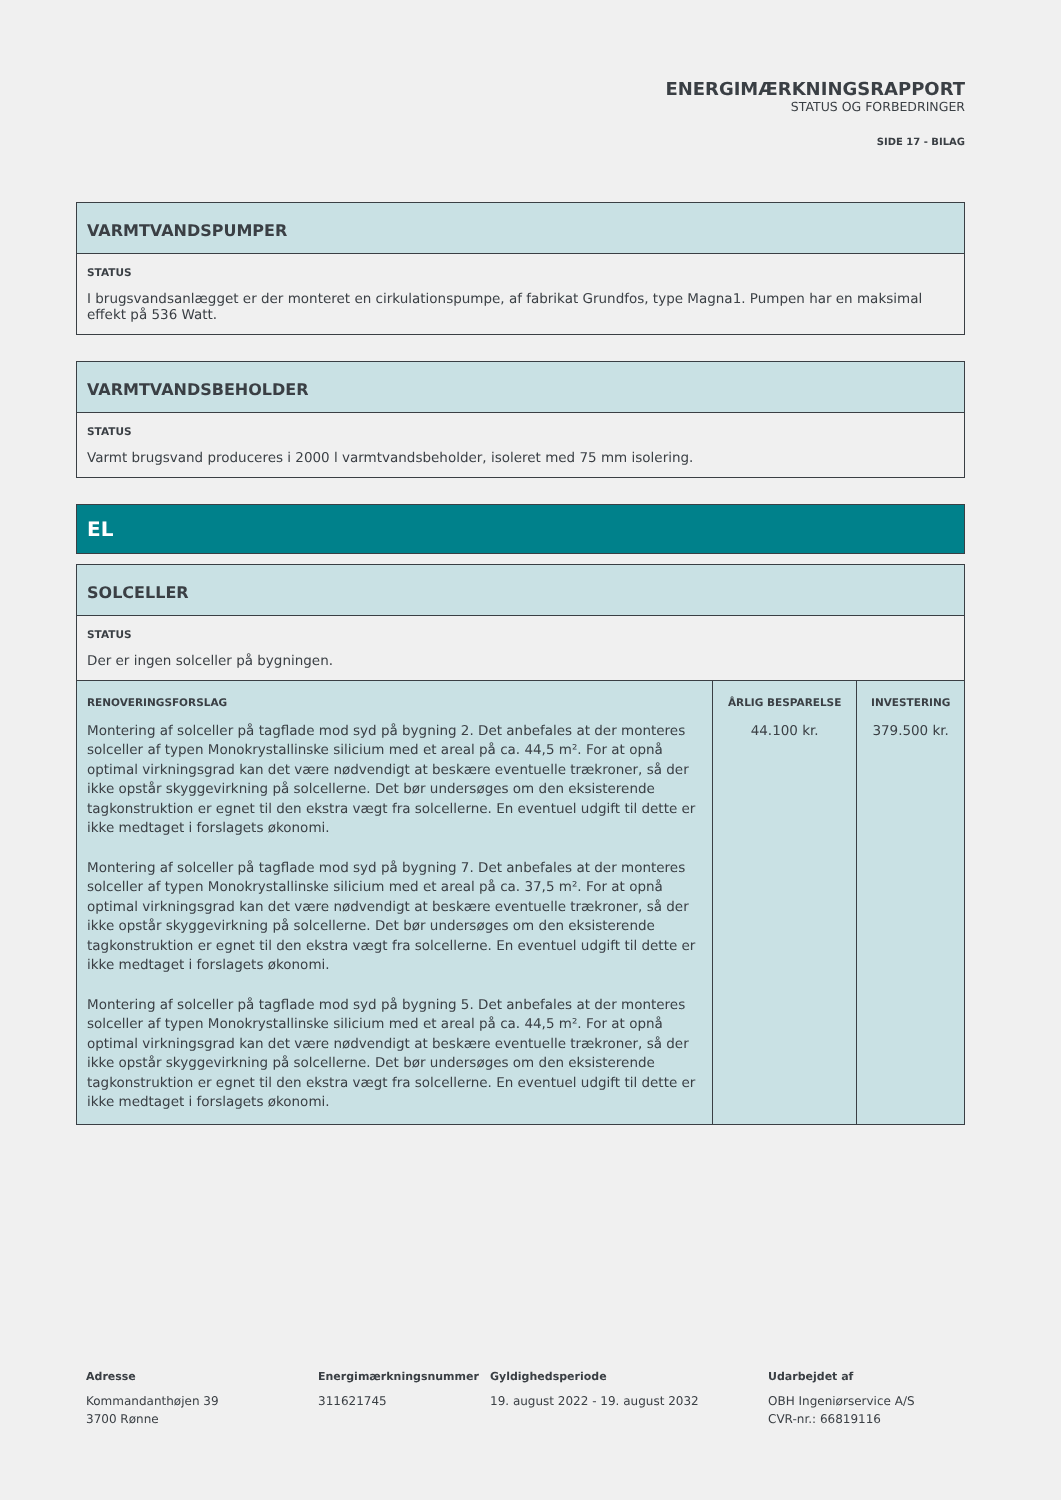ENERGIMÆRKNINGSRAPPORT
STATUS OG FORBEDRINGER
SIDE 17 - BILAG
VARMTVANDSPUMPER
STATUS
I brugsvandsanlægget er der monteret en cirkulationspumpe, af fabrikat Grundfos, type Magna1. Pumpen har en maksimal effekt på 536 Watt.
VARMTVANDSBEHOLDER
STATUS
Varmt brugsvand produceres i 2000 l varmtvandsbeholder, isoleret med 75 mm isolering.
EL
SOLCELLER
STATUS
Der er ingen solceller på bygningen.
| RENOVERINGSFORSLAG | ÅRLIG BESPARELSE | INVESTERING |
| --- | --- | --- |
| Montering af solceller på tagflade mod syd på bygning 2. Det anbefales at der monteres solceller af typen Monokrystallinske silicium med et areal på ca. 44,5 m². For at opnå optimal virkningsgrad kan det være nødvendigt at beskære eventuelle trækroner, så der ikke opstår skyggevirkning på solcellerne. Det bør undersøges om den eksisterende tagkonstruktion er egnet til den ekstra vægt fra solcellerne. En eventuel udgift til dette er ikke medtaget i forslagets økonomi. Montering af solceller på tagflade mod syd på bygning 7. Det anbefales at der monteres solceller af typen Monokrystallinske silicium med et areal på ca. 37,5 m². For at opnå optimal virkningsgrad kan det være nødvendigt at beskære eventuelle trækroner, så der ikke opstår skyggevirkning på solcellerne. Det bør undersøges om den eksisterende tagkonstruktion er egnet til den ekstra vægt fra solcellerne. En eventuel udgift til dette er ikke medtaget i forslagets økonomi. Montering af solceller på tagflade mod syd på bygning 5. Det anbefales at der monteres solceller af typen Monokrystallinske silicium med et areal på ca. 44,5 m². For at opnå optimal virkningsgrad kan det være nødvendigt at beskære eventuelle trækroner, så der ikke opstår skyggevirkning på solcellerne. Det bør undersøges om den eksisterende tagkonstruktion er egnet til den ekstra vægt fra solcellerne. En eventuel udgift til dette er ikke medtaget i forslagets økonomi. | 44.100 kr. | 379.500 kr. |
Adresse
Kommandanthøjen 39
3700 Rønne
Energimærkningsnummer
311621745
Gyldighedsperiode
19. august 2022 - 19. august 2032
Udarbejdet af
OBH Ingeniørservice A/S
CVR-nr.: 66819116